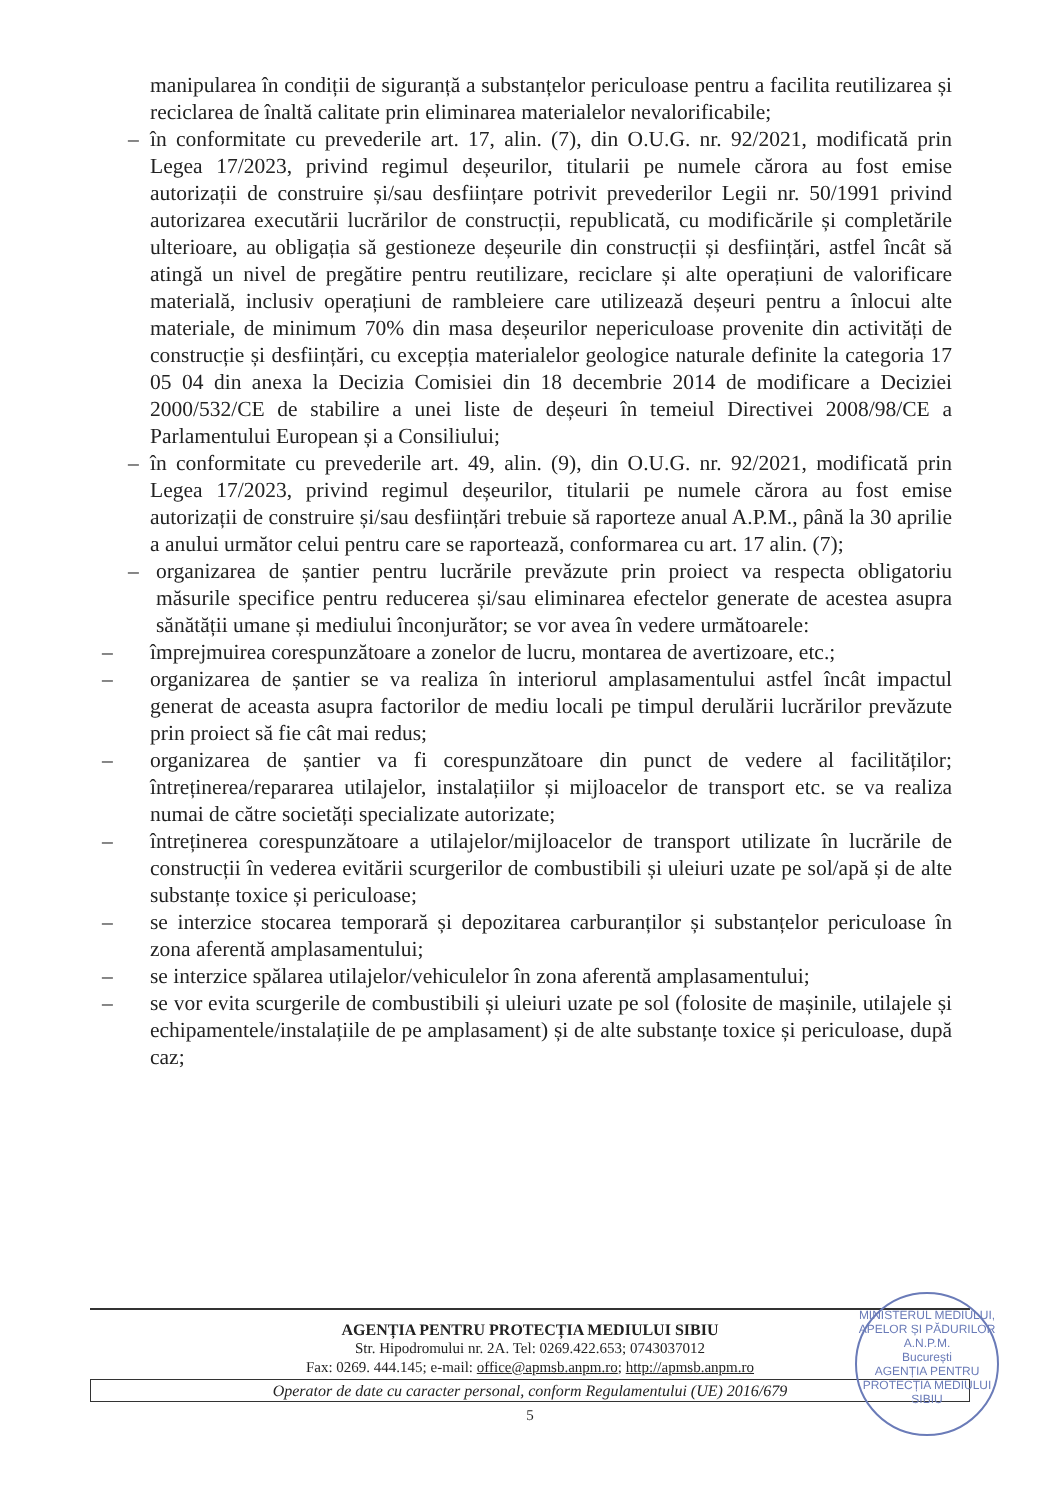manipularea în condiții de siguranță a substanțelor periculoase pentru a facilita reutilizarea și reciclarea de înaltă calitate prin eliminarea materialelor nevalorificabile;
– în conformitate cu prevederile art. 17, alin. (7), din O.U.G. nr. 92/2021, modificată prin Legea 17/2023, privind regimul deșeurilor, titularii pe numele cărora au fost emise autorizații de construire și/sau desființare potrivit prevederilor Legii nr. 50/1991 privind autorizarea executării lucrărilor de construcții, republicată, cu modificările și completările ulterioare, au obligația să gestioneze deșeurile din construcții și desființări, astfel încât să atingă un nivel de pregătire pentru reutilizare, reciclare și alte operațiuni de valorificare materială, inclusiv operațiuni de rambleiere care utilizează deșeuri pentru a înlocui alte materiale, de minimum 70% din masa deșeurilor nepericuloase provenite din activități de construcție și desființări, cu excepția materialelor geologice naturale definite la categoria 17 05 04 din anexa la Decizia Comisiei din 18 decembrie 2014 de modificare a Deciziei 2000/532/CE de stabilire a unei liste de deșeuri în temeiul Directivei 2008/98/CE a Parlamentului European și a Consiliului;
– în conformitate cu prevederile art. 49, alin. (9), din O.U.G. nr. 92/2021, modificată prin Legea 17/2023, privind regimul deșeurilor, titularii pe numele cărora au fost emise autorizații de construire și/sau desființări trebuie să raporteze anual A.P.M., până la 30 aprilie a anului următor celui pentru care se raportează, conformarea cu art. 17 alin. (7);
– organizarea de șantier pentru lucrările prevăzute prin proiect va respecta obligatoriu măsurile specifice pentru reducerea și/sau eliminarea efectelor generate de acestea asupra sănătății umane și mediului înconjurător; se vor avea în vedere următoarele:
– împrejmuirea corespunzătoare a zonelor de lucru, montarea de avertizoare, etc.;
– organizarea de șantier se va realiza în interiorul amplasamentului astfel încât impactul generat de aceasta asupra factorilor de mediu locali pe timpul derulării lucrărilor prevăzute prin proiect să fie cât mai redus;
– organizarea de șantier va fi corespunzătoare din punct de vedere al facilităților; întreținerea/repararea utilajelor, instalațiilor și mijloacelor de transport etc. se va realiza numai de către societăți specializate autorizate;
– întreținerea corespunzătoare a utilajelor/mijloacelor de transport utilizate în lucrările de construcții în vederea evitării scurgerilor de combustibili și uleiuri uzate pe sol/apă și de alte substanțe toxice și periculoase;
– se interzice stocarea temporară și depozitarea carburanților și substanțelor periculoase în zona aferentă amplasamentului;
– se interzice spălarea utilajelor/vehiculelor în zona aferentă amplasamentului;
– se vor evita scurgerile de combustibili și uleiuri uzate pe sol (folosite de mașinile, utilajele și echipamentele/instalațiile de pe amplasament) și de alte substanțe toxice și periculoase, după caz;
AGENȚIA PENTRU PROTECȚIA MEDIULUI SIBIU
Str. Hipodromului nr. 2A. Tel: 0269.422.653; 0743037012
Fax: 0269. 444.145; e-mail: office@apmsb.anpm.ro; http://apmsb.anpm.ro
Operator de date cu caracter personal, conform Regulamentului (UE) 2016/679
5
MINISTERUL MEDIULUI, APELOR ȘI PĂDURILOR
A.N.P.M.
București
AGENȚIA PENTRU PROTECȚIA MEDIULUI
SIBIU